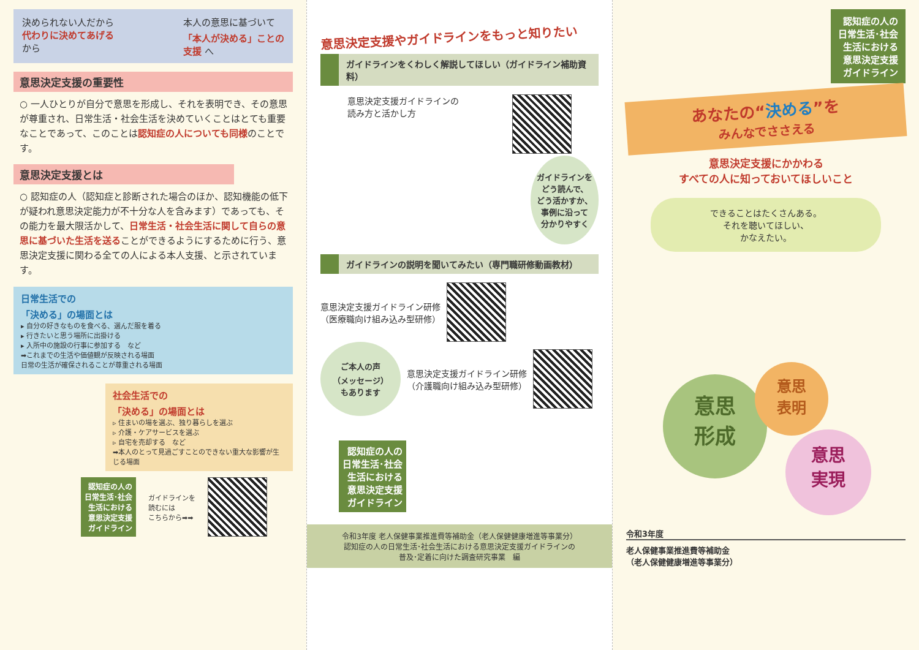決められない人だから
代わりに決めてあげる
から
本人の意思に基づいて
「本人が決める」ことの
支援 へ
意思決定支援の重要性
○ 一人ひとりが自分で意思を形成し、それを表明でき、その意思が尊重され、日常生活・社会生活を決めていくことはとても重要なことであって、このことは認知症の人についても同様のことです。
意思決定支援とは
○ 認知症の人（認知症と診断された場合のほか、認知機能の低下が疑われ意思決定能力が不十分な人を含みます）であっても、その能力を最大限活かして、日常生活・社会生活に関して自らの意思に基づいた生活を送ることができるようにするために行う、意思決定支援に関わる全ての人による本人支援、と示されています。
日常生活での
「決める」の場面とは
▸ 自分の好きなものを食べる、選んだ服を着る
▸ 行きたいと思う場所に出掛ける
▸ 入所中の施設の行事に参加する　など
➡これまでの生活や価値観が反映される場面
日常の生活が確保されることが尊重される場面
社会生活での
「決める」の場面とは
▹ 住まいの場を選ぶ、独り暮らしを選ぶ
▹ 介護・ケアサービスを選ぶ
▹ 自宅を売却する　など
➡本人のとって見過ごすことのできない重大な影響が生じる場面
認知症の人の
日常生活･社会
生活における
意思決定支援
ガイドライン
ガイドラインを
読むには
こちらから➡➡
意思決定支援やガイドラインをもっと知りたい
ガイドラインをくわしく解説してほしい（ガイドライン補助資料）
意思決定支援ガイドラインの
読み方と活かし方
ガイドラインを
どう読んで、
どう活かすか、
事例に沿って
分かりやすく
ガイドラインの説明を聞いてみたい（専門職研修動画教材）
意思決定支援ガイドライン研修
（医療職向け組み込み型研修）
ご本人の声
（メッセージ）
もあります
意思決定支援ガイドライン研修
（介護職向け組み込み型研修）
認知症の人の
日常生活･社会
生活における
意思決定支援
ガイドライン
令和3年度 老人保健事業推進費等補助金（老人保健健康増進等事業分）
認知症の人の日常生活･社会生活における意思決定支援ガイドラインの
普及･定着に向けた調査研究事業　編
認知症の人の
日常生活･社会
生活における
意思決定支援
ガイドライン
あなたの“決める”を
みんなでささえる
意思決定支援にかかわる
すべての人に知っておいてほしいこと
できることはたくさんある。
それを聴いてほしい、
かなえたい。
意思
形成
意思
表明
意思
実現
令和3年度
老人保健事業推進費等補助金
（老人保健健康増進等事業分）